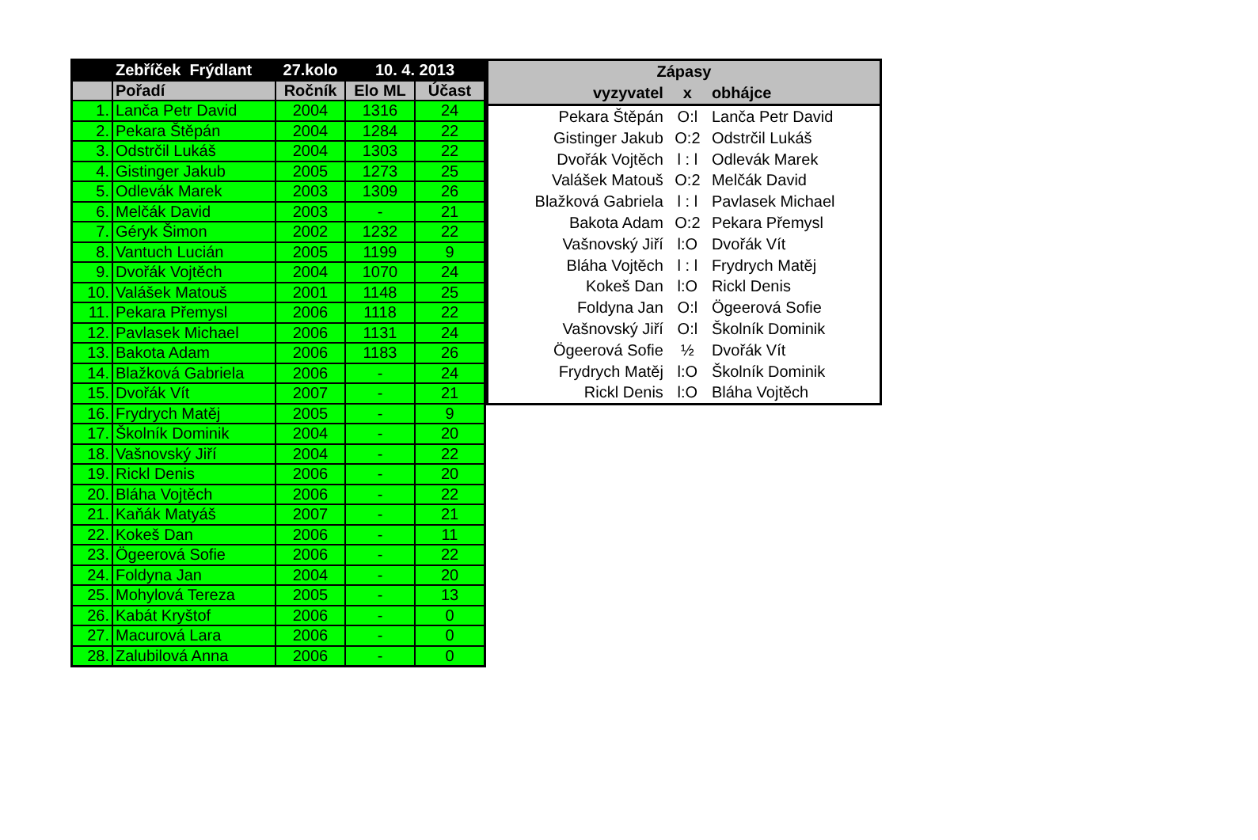| | Zebříček Frýdlant | 27.kolo | 10. 4. 2013 | |
| --- | --- | --- | --- | --- |
| | Pořadí | Ročník | Elo ML | Účast |
| 1. | Lanča Petr David | 2004 | 1316 | 24 |
| 2. | Pekara Štěpán | 2004 | 1284 | 22 |
| 3. | Odstrčil Lukáš | 2004 | 1303 | 22 |
| 4. | Gistinger Jakub | 2005 | 1273 | 25 |
| 5. | Odlevák Marek | 2003 | 1309 | 26 |
| 6. | Melčák David | 2003 | - | 21 |
| 7. | Géryk Šimon | 2002 | 1232 | 22 |
| 8. | Vantuch Lucián | 2005 | 1199 | 9 |
| 9. | Dvořák Vojtěch | 2004 | 1070 | 24 |
| 10. | Valášek Matouš | 2001 | 1148 | 25 |
| 11. | Pekara Přemysl | 2006 | 1118 | 22 |
| 12. | Pavlasek Michael | 2006 | 1131 | 24 |
| 13. | Bakota Adam | 2006 | 1183 | 26 |
| 14. | Blažková Gabriela | 2006 | - | 24 |
| 15. | Dvořák Vít | 2007 | - | 21 |
| 16. | Frydrych Matěj | 2005 | - | 9 |
| 17. | Školník Dominik | 2004 | - | 20 |
| 18. | Vašnovský Jiří | 2004 | - | 22 |
| 19. | Rickl Denis | 2006 | - | 20 |
| 20. | Bláha Vojtěch | 2006 | - | 22 |
| 21. | Kaňák Matyáš | 2007 | - | 21 |
| 22. | Kokeš Dan | 2006 | - | 11 |
| 23. | Ögeerová Sofie | 2006 | - | 22 |
| 24. | Foldyna Jan | 2004 | - | 20 |
| 25. | Mohylová Tereza | 2005 | - | 13 |
| 26. | Kabát Kryštof | 2006 | - | 0 |
| 27. | Macurová Lara | 2006 | - | 0 |
| 28. | Zalubilová Anna | 2006 | - | 0 |
| Zápasy | | |
| --- | --- | --- |
| vyzyvatel | x | obhájce |
| Pekara Štěpán | O:l | Lanča Petr David |
| Gistinger Jakub | O:2 | Odstrčil Lukáš |
| Dvořák Vojtěch | l : l | Odlevák Marek |
| Valášek Matouš | O:2 | Melčák David |
| Blažková Gabriela | l : l | Pavlasek Michael |
| Bakota Adam | O:2 | Pekara Přemysl |
| Vašnovský Jiří | l:O | Dvořák Vít |
| Bláha Vojtěch | l : l | Frydrych Matěj |
| Kokeš Dan | l:O | Rickl Denis |
| Foldyna Jan | O:l | Ögeerová Sofie |
| Vašnovský Jiří | O:l | Školník Dominik |
| Ögeerová Sofie | ½ | Dvořák Vít |
| Frydrych Matěj | l:O | Školník Dominik |
| Rickl Denis | l:O | Bláha Vojtěch |